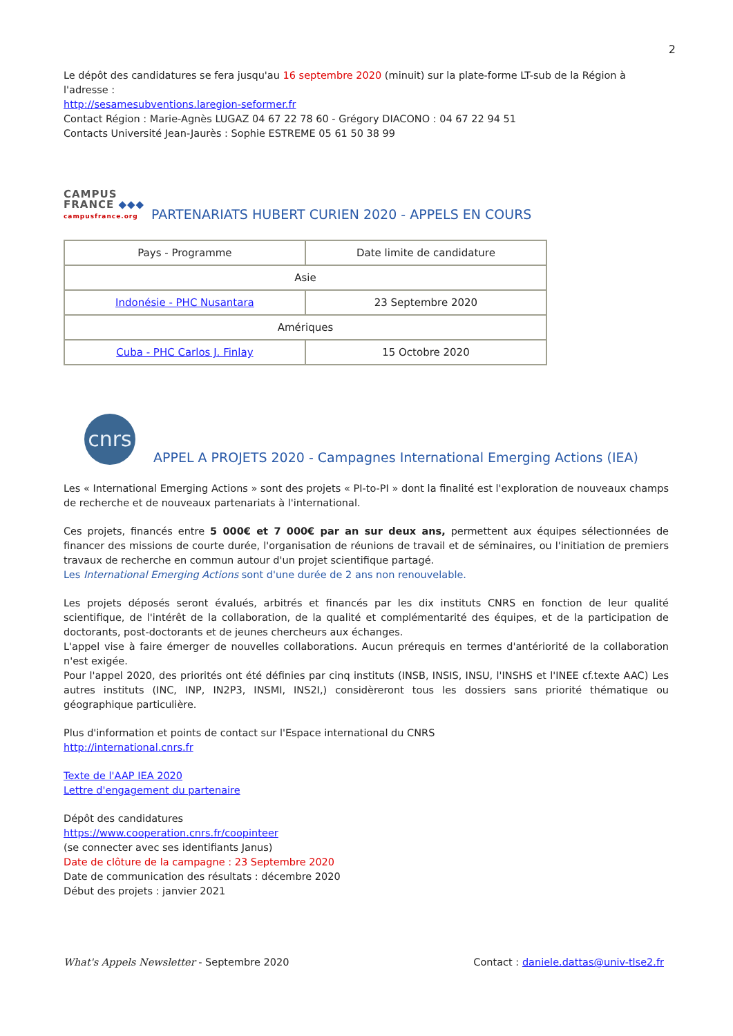2
Le dépôt des candidatures se fera jusqu'au 16 septembre 2020 (minuit) sur la plate-forme LT-sub de la Région à l'adresse :
http://sesamesubventions.laregion-seformer.fr
Contact Région : Marie-Agnès LUGAZ 04 67 22 78 60 - Grégory DIACONO : 04 67 22 94 51
Contacts Université Jean-Jaurès : Sophie ESTREME 05 61 50 38 99
CAMPUS
FRANCE ◆◆◆
campusfrance.org
PARTENARIATS HUBERT CURIEN 2020 - APPELS EN COURS
| Pays - Programme | Date limite de candidature |
| --- | --- |
| Asie | |
| Indonésie - PHC Nusantara | 23 Septembre 2020 |
| Amériques | |
| Cuba - PHC Carlos J. Finlay | 15 Octobre 2020 |
cnrs
APPEL A PROJETS 2020 - Campagnes International Emerging Actions (IEA)
Les « International Emerging Actions » sont des projets « PI-to-PI » dont la finalité est l'exploration de nouveaux champs de recherche et de nouveaux partenariats à l'international.
Ces projets, financés entre 5 000€ et 7 000€ par an sur deux ans, permettent aux équipes sélectionnées de financer des missions de courte durée, l'organisation de réunions de travail et de séminaires, ou l'initiation de premiers travaux de recherche en commun autour d'un projet scientifique partagé.
Les International Emerging Actions sont d'une durée de 2 ans non renouvelable.
Les projets déposés seront évalués, arbitrés et financés par les dix instituts CNRS en fonction de leur qualité scientifique, de l'intérêt de la collaboration, de la qualité et complémentarité des équipes, et de la participation de doctorants, post-doctorants et de jeunes chercheurs aux échanges.
L'appel vise à faire émerger de nouvelles collaborations. Aucun prérequis en termes d'antériorité de la collaboration n'est exigée.
Pour l'appel 2020, des priorités ont été définies par cinq instituts (INSB, INSIS, INSU, l'INSHS et l'INEE cf.texte AAC) Les autres instituts (INC, INP, IN2P3, INSMI, INS2I,) considèreront tous les dossiers sans priorité thématique ou géographique particulière.
Plus d'information et points de contact sur l'Espace international du CNRS
http://international.cnrs.fr
Texte de l'AAP IEA 2020
Lettre d'engagement du partenaire
Dépôt des candidatures
https://www.cooperation.cnrs.fr/coopinteer
(se connecter avec ses identifiants Janus)
Date de clôture de la campagne : 23 Septembre 2020
Date de communication des résultats : décembre 2020
Début des projets : janvier 2021
What's Appels Newsletter - Septembre 2020 Contact : daniele.dattas@univ-tlse2.fr